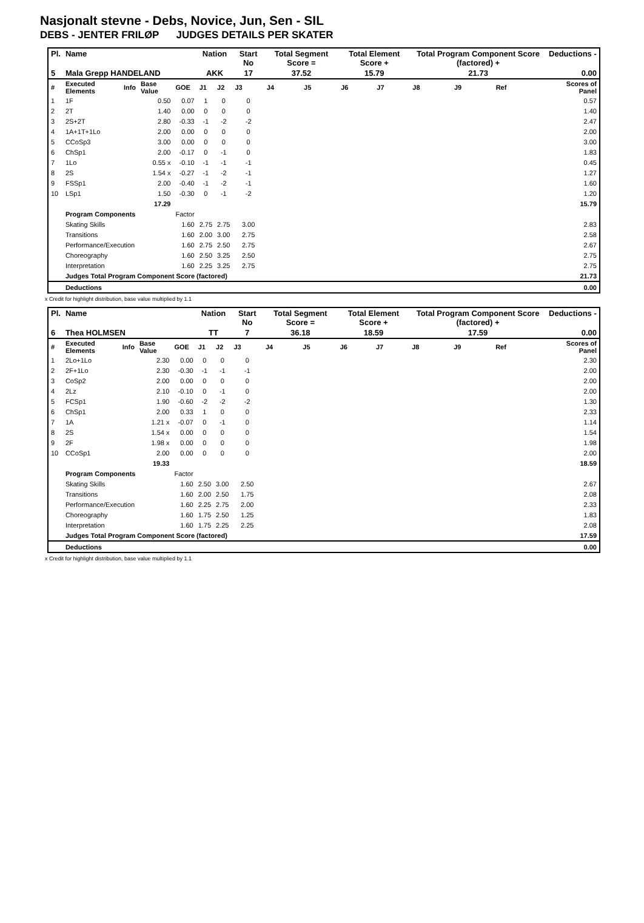Nasjonalt stevne - Debs, Novice, Jun, Sen - SIL
DEBS - JENTER FRILØP JUDGES DETAILS PER SKATER
| Pl. | Name | | | | Nation | | Start No | Total Segment Score = | | Total Element Score + | | Total Program Component Score (factored) + | | | Deductions - |
| --- | --- | --- | --- | --- | --- | --- | --- | --- | --- | --- | --- | --- | --- | --- | --- |
| 5 | Mala Grepp HANDELAND | | | | AKK | | 17 | 37.52 | | 15.79 | | 21.73 | | | 0.00 |
| # | Executed Elements | Info | Base Value | GOE | J1 | J2 | J3 | J4 | J5 | J6 | J7 | J8 | J9 | Ref | Scores of Panel |
| 1 | 1F | | 0.50 | 0.07 | 1 | 0 | 0 | | | | | | | | 0.57 |
| 2 | 2T | | 1.40 | 0.00 | 0 | 0 | 0 | | | | | | | | 1.40 |
| 3 | 2S+2T | | 2.80 | -0.33 | -1 | -2 | -2 | | | | | | | | 2.47 |
| 4 | 1A+1T+1Lo | | 2.00 | 0.00 | 0 | 0 | 0 | | | | | | | | 2.00 |
| 5 | CCoSp3 | | 3.00 | 0.00 | 0 | 0 | 0 | | | | | | | | 3.00 |
| 6 | ChSp1 | | 2.00 | -0.17 | 0 | -1 | 0 | | | | | | | | 1.83 |
| 7 | 1Lo | | 0.55 x | -0.10 | -1 | -1 | -1 | | | | | | | | 0.45 |
| 8 | 2S | | 1.54 x | -0.27 | -1 | -2 | -1 | | | | | | | | 1.27 |
| 9 | FSSp1 | | 2.00 | -0.40 | -1 | -2 | -1 | | | | | | | | 1.60 |
| 10 | LSp1 | | 1.50 | -0.30 | 0 | -1 | -2 | | | | | | | | 1.20 |
| | | | 17.29 | | | | | | | | | | | | 15.79 |
| | Program Components | | | Factor | | | | | | | | | | | |
| | Skating Skills | | | 1.60 | 2.75 | 2.75 | 3.00 | | | | | | | | 2.83 |
| | Transitions | | | 1.60 | 2.00 | 3.00 | 2.75 | | | | | | | | 2.58 |
| | Performance/Execution | | | 1.60 | 2.75 | 2.50 | 2.75 | | | | | | | | 2.67 |
| | Choreography | | | 1.60 | 2.50 | 3.25 | 2.50 | | | | | | | | 2.75 |
| | Interpretation | | | 1.60 | 2.25 | 3.25 | 2.75 | | | | | | | | 2.75 |
| | Judges Total Program Component Score (factored) | | | | | | | | | | | | | | 21.73 |
| | Deductions | | | | | | | | | | | | | | 0.00 |
x Credit for highlight distribution, base value multiplied by 1.1
| Pl. | Name | | | | Nation | | Start No | Total Segment Score = | | Total Element Score + | | Total Program Component Score (factored) + | | | Deductions - |
| --- | --- | --- | --- | --- | --- | --- | --- | --- | --- | --- | --- | --- | --- | --- | --- |
| 6 | Thea HOLMSEN | | | | TT | | 7 | 36.18 | | 18.59 | | 17.59 | | | 0.00 |
| # | Executed Elements | Info | Base Value | GOE | J1 | J2 | J3 | J4 | J5 | J6 | J7 | J8 | J9 | Ref | Scores of Panel |
| 1 | 2Lo+1Lo | | 2.30 | 0.00 | 0 | 0 | 0 | | | | | | | | 2.30 |
| 2 | 2F+1Lo | | 2.30 | -0.30 | -1 | -1 | -1 | | | | | | | | 2.00 |
| 3 | CoSp2 | | 2.00 | 0.00 | 0 | 0 | 0 | | | | | | | | 2.00 |
| 4 | 2Lz | | 2.10 | -0.10 | 0 | -1 | 0 | | | | | | | | 2.00 |
| 5 | FCSp1 | | 1.90 | -0.60 | -2 | -2 | -2 | | | | | | | | 1.30 |
| 6 | ChSp1 | | 2.00 | 0.33 | 1 | 0 | 0 | | | | | | | | 2.33 |
| 7 | 1A | | 1.21 x | -0.07 | 0 | -1 | 0 | | | | | | | | 1.14 |
| 8 | 2S | | 1.54 x | 0.00 | 0 | 0 | 0 | | | | | | | | 1.54 |
| 9 | 2F | | 1.98 x | 0.00 | 0 | 0 | 0 | | | | | | | | 1.98 |
| 10 | CCoSp1 | | 2.00 | 0.00 | 0 | 0 | 0 | | | | | | | | 2.00 |
| | | | 19.33 | | | | | | | | | | | | 18.59 |
| | Program Components | | | Factor | | | | | | | | | | | |
| | Skating Skills | | | 1.60 | 2.50 | 3.00 | 2.50 | | | | | | | | 2.67 |
| | Transitions | | | 1.60 | 2.00 | 2.50 | 1.75 | | | | | | | | 2.08 |
| | Performance/Execution | | | 1.60 | 2.25 | 2.75 | 2.00 | | | | | | | | 2.33 |
| | Choreography | | | 1.60 | 1.75 | 2.50 | 1.25 | | | | | | | | 1.83 |
| | Interpretation | | | 1.60 | 1.75 | 2.25 | 2.25 | | | | | | | | 2.08 |
| | Judges Total Program Component Score (factored) | | | | | | | | | | | | | | 17.59 |
| | Deductions | | | | | | | | | | | | | | 0.00 |
x Credit for highlight distribution, base value multiplied by 1.1